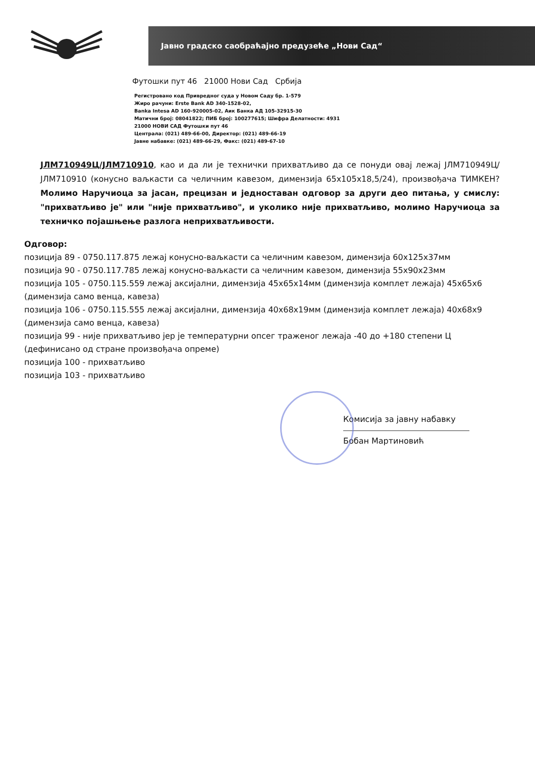Јавно градско саобраћајно предузеће „Нови Сад“
Футошки пут 46 21000 Нови Сад Србија
Регистровано код Привредног суда у Новом Саду бр. 1-579
Жиро рачуни: Erste Bank AD 340-1528-02,
Banka Intesa AD 160-920005-02, Аик Банка АД 105-32915-30
Матични број: 08041822; ПИБ број: 100277615; Шифра Делатности: 4931
21000 НОВИ САД Футошки пут 46
Централа: (021) 489-66-00, Директор: (021) 489-66-19
Јавне набавке: (021) 489-66-29, Факс: (021) 489-67-10
ЈЛМ710949Ц/ЈЛМ710910, као и да ли је технички прихватљиво да се понуди овај лежај ЈЛМ710949Ц/ЈЛМ710910 (конусно ваљкасти са челичним кавезом, димензија 65x105x18,5/24), произвођача ТИМКЕН? Молимо Наручиоца за јасан, прецизан и једноставан одговор за други део питања, у смислу: "прихватљиво је" или "није прихватљиво", и уколико није прихватљиво, молимо Наручиоца за техничко појашњење разлога неприхватљивости.
Одговор:
позиција 89 - 0750.117.875 лежај конусно-ваљкасти са челичним кавезом, димензија 60x125x37мм
позиција 90 - 0750.117.785 лежај конусно-ваљкасти са челичним кавезом, димензија 55x90x23мм
позиција 105 - 0750.115.559 лежај аксијални, димензија 45x65x14мм (димензија комплет лежаја) 45x65x6 (димензија само венца, кавеза)
позиција 106 - 0750.115.555 лежај аксијални, димензија 40x68x19мм (димензија комплет лежаја) 40x68x9 (димензија само венца, кавеза)
позиција 99 - није прихватљиво јер је температурни опсег траженог лежаја -40 до +180 степени Ц (дефинисано од стране произвођача опреме)
позиција 100 - прихватљиво
позиција 103 - прихватљиво
Комисија за јавну набавку
Бобан Мартиновић